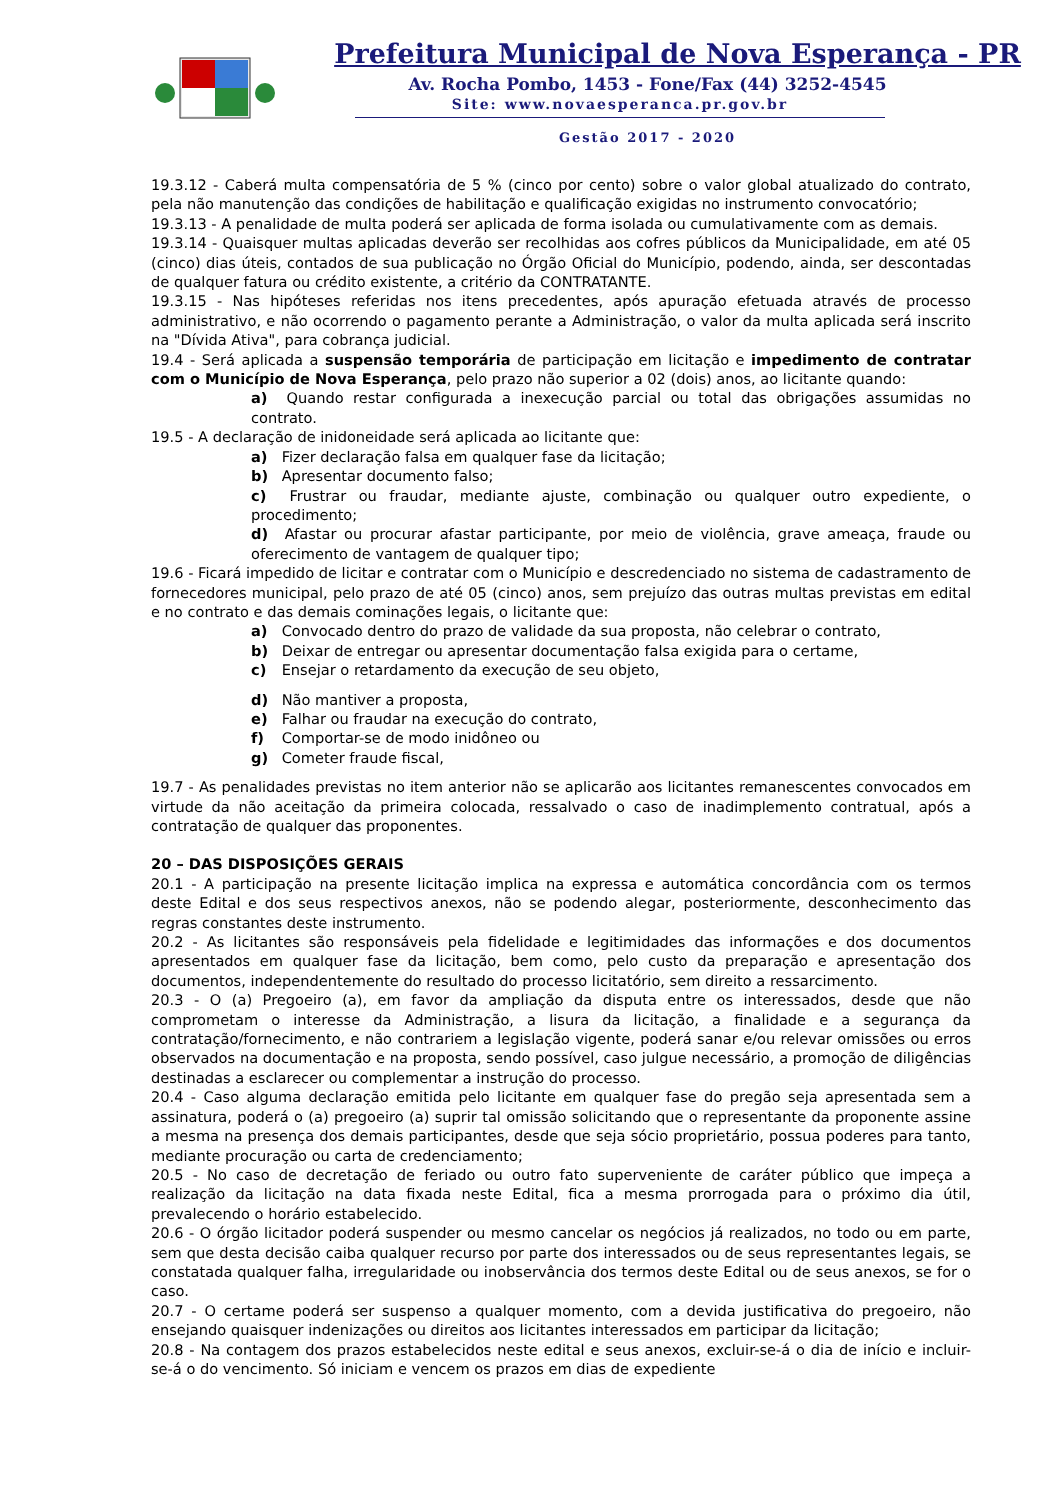Prefeitura Municipal de Nova Esperança - PR
Av. Rocha Pombo, 1453 - Fone/Fax (44) 3252-4545
Site: www.novaesperanca.pr.gov.br
Gestão 2017 - 2020
19.3.12 - Caberá multa compensatória de 5 % (cinco por cento) sobre o valor global atualizado do contrato, pela não manutenção das condições de habilitação e qualificação exigidas no instrumento convocatório;
19.3.13 - A penalidade de multa poderá ser aplicada de forma isolada ou cumulativamente com as demais.
19.3.14 - Quaisquer multas aplicadas deverão ser recolhidas aos cofres públicos da Municipalidade, em até 05 (cinco) dias úteis, contados de sua publicação no Órgão Oficial do Município, podendo, ainda, ser descontadas de qualquer fatura ou crédito existente, a critério da CONTRATANTE.
19.3.15 - Nas hipóteses referidas nos itens precedentes, após apuração efetuada através de processo administrativo, e não ocorrendo o pagamento perante a Administração, o valor da multa aplicada será inscrito na "Dívida Ativa", para cobrança judicial.
19.4 - Será aplicada a suspensão temporária de participação em licitação e impedimento de contratar com o Município de Nova Esperança, pelo prazo não superior a 02 (dois) anos, ao licitante quando:
a) Quando restar configurada a inexecução parcial ou total das obrigações assumidas no contrato.
19.5 - A declaração de inidoneidade será aplicada ao licitante que:
a) Fizer declaração falsa em qualquer fase da licitação;
b) Apresentar documento falso;
c) Frustrar ou fraudar, mediante ajuste, combinação ou qualquer outro expediente, o procedimento;
d) Afastar ou procurar afastar participante, por meio de violência, grave ameaça, fraude ou oferecimento de vantagem de qualquer tipo;
19.6 - Ficará impedido de licitar e contratar com o Município e descredenciado no sistema de cadastramento de fornecedores municipal, pelo prazo de até 05 (cinco) anos, sem prejuízo das outras multas previstas em edital e no contrato e das demais cominações legais, o licitante que:
a) Convocado dentro do prazo de validade da sua proposta, não celebrar o contrato,
b) Deixar de entregar ou apresentar documentação falsa exigida para o certame,
c) Ensejar o retardamento da execução de seu objeto,
d) Não mantiver a proposta,
e) Falhar ou fraudar na execução do contrato,
f) Comportar-se de modo inidôneo ou
g) Cometer fraude fiscal,
19.7 - As penalidades previstas no item anterior não se aplicarão aos licitantes remanescentes convocados em virtude da não aceitação da primeira colocada, ressalvado o caso de inadimplemento contratual, após a contratação de qualquer das proponentes.
20 – DAS DISPOSIÇÕES GERAIS
20.1 - A participação na presente licitação implica na expressa e automática concordância com os termos deste Edital e dos seus respectivos anexos, não se podendo alegar, posteriormente, desconhecimento das regras constantes deste instrumento.
20.2 - As licitantes são responsáveis pela fidelidade e legitimidades das informações e dos documentos apresentados em qualquer fase da licitação, bem como, pelo custo da preparação e apresentação dos documentos, independentemente do resultado do processo licitatório, sem direito a ressarcimento.
20.3 - O (a) Pregoeiro (a), em favor da ampliação da disputa entre os interessados, desde que não comprometam o interesse da Administração, a lisura da licitação, a finalidade e a segurança da contratação/fornecimento, e não contrariem a legislação vigente, poderá sanar e/ou relevar omissões ou erros observados na documentação e na proposta, sendo possível, caso julgue necessário, a promoção de diligências destinadas a esclarecer ou complementar a instrução do processo.
20.4 - Caso alguma declaração emitida pelo licitante em qualquer fase do pregão seja apresentada sem a assinatura, poderá o (a) pregoeiro (a) suprir tal omissão solicitando que o representante da proponente assine a mesma na presença dos demais participantes, desde que seja sócio proprietário, possua poderes para tanto, mediante procuração ou carta de credenciamento;
20.5 - No caso de decretação de feriado ou outro fato superveniente de caráter público que impeça a realização da licitação na data fixada neste Edital, fica a mesma prorrogada para o próximo dia útil, prevalecendo o horário estabelecido.
20.6 - O órgão licitador poderá suspender ou mesmo cancelar os negócios já realizados, no todo ou em parte, sem que desta decisão caiba qualquer recurso por parte dos interessados ou de seus representantes legais, se constatada qualquer falha, irregularidade ou inobservância dos termos deste Edital ou de seus anexos, se for o caso.
20.7 - O certame poderá ser suspenso a qualquer momento, com a devida justificativa do pregoeiro, não ensejando quaisquer indenizações ou direitos aos licitantes interessados em participar da licitação;
20.8 - Na contagem dos prazos estabelecidos neste edital e seus anexos, excluir-se-á o dia de início e incluir-se-á o do vencimento. Só iniciam e vencem os prazos em dias de expediente